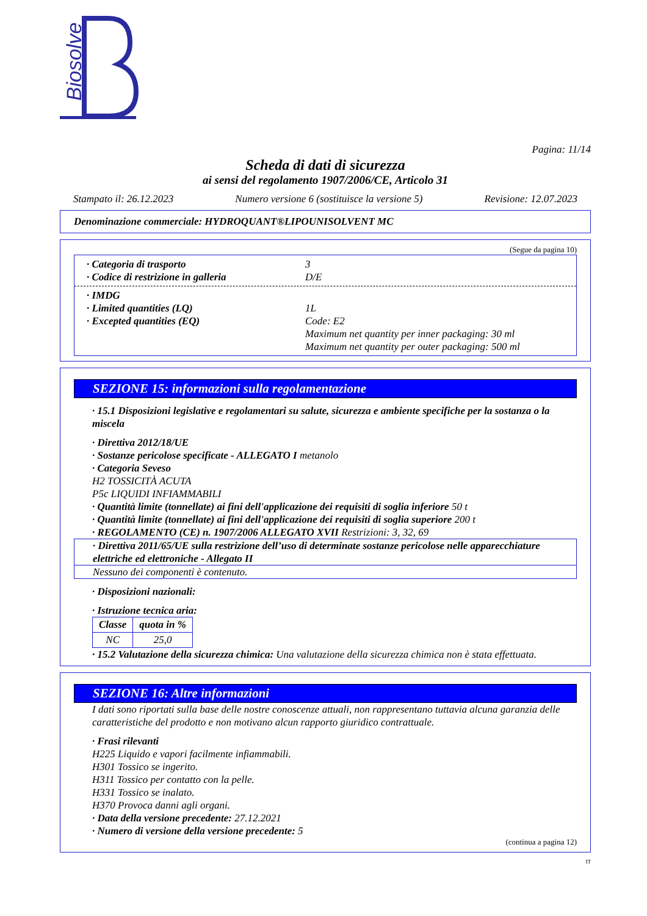Biosolve
Pagina: 11/14
Scheda di dati di sicurezza
ai sensi del regolamento 1907/2006/CE, Articolo 31
Stampato il: 26.12.2023 Numero versione 6 (sostituisce la versione 5) Revisione: 12.07.2023
Denominazione commerciale: HYDROQUANT®LIPOUNISOLVENT MC
(Segue da pagina 10)
· Categoria di trasporto 3
· Codice di restrizione in galleria D/E
· IMDG
· Limited quantities (LQ) 1L
· Excepted quantities (EQ) Code: E2
Maximum net quantity per inner packaging: 30 ml
Maximum net quantity per outer packaging: 500 ml
SEZIONE 15: informazioni sulla regolamentazione
· 15.1 Disposizioni legislative e regolamentari su salute, sicurezza e ambiente specifiche per la sostanza o la miscela
· Direttiva 2012/18/UE
· Sostanze pericolose specificate - ALLEGATO I metanolo
· Categoria Seveso
H2 TOSSICITÀ ACUTA
P5c LIQUIDI INFIAMMABILI
· Quantità limite (tonnellate) ai fini dell'applicazione dei requisiti di soglia inferiore 50 t
· Quantità limite (tonnellate) ai fini dell'applicazione dei requisiti di soglia superiore 200 t
· REGOLAMENTO (CE) n. 1907/2006 ALLEGATO XVII Restrizioni: 3, 32, 69
· Direttiva 2011/65/UE sulla restrizione dell’uso di determinate sostanze pericolose nelle apparecchiature elettriche ed elettroniche - Allegato II
Nessuno dei componenti è contenuto.
· Disposizioni nazionali:
· Istruzione tecnica aria:
| Classe | quota in % |
| --- | --- |
| NC | 25,0 |
· 15.2 Valutazione della sicurezza chimica: Una valutazione della sicurezza chimica non è stata effettuata.
SEZIONE 16: Altre informazioni
I dati sono riportati sulla base delle nostre conoscenze attuali, non rappresentano tuttavia alcuna garanzia delle caratteristiche del prodotto e non motivano alcun rapporto giuridico contrattuale.
· Frasi rilevanti
H225 Liquido e vapori facilmente infiammabili.
H301 Tossico se ingerito.
H311 Tossico per contatto con la pelle.
H331 Tossico se inalato.
H370 Provoca danni agli organi.
· Data della versione precedente: 27.12.2021
· Numero di versione della versione precedente: 5
(continua a pagina 12)
IT